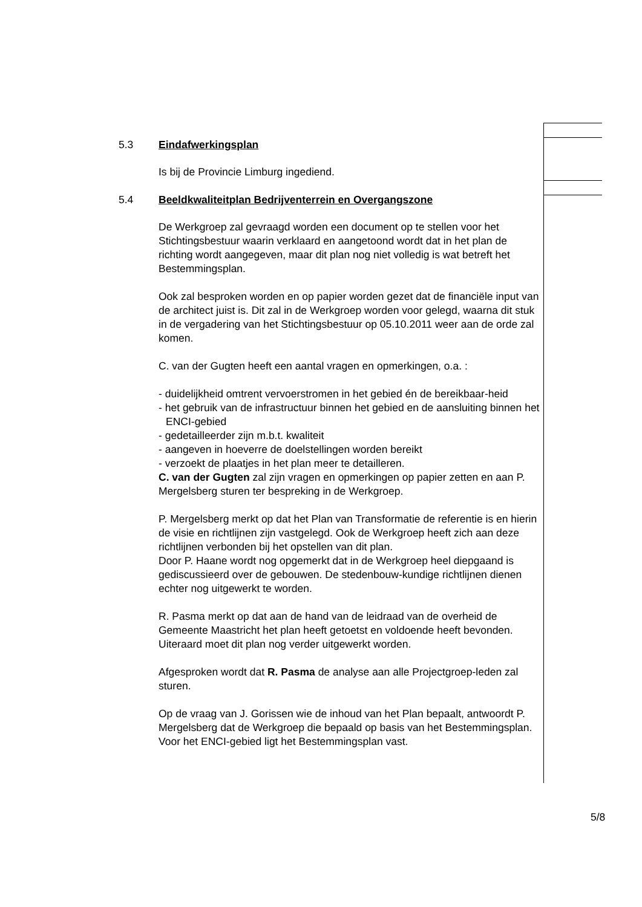5.3 Eindafwerkingsplan
Is bij de Provincie Limburg ingediend.
5.4 Beeldkwaliteitplan Bedrijventerrein en Overgangszone
De Werkgroep zal gevraagd worden een document op te stellen voor het Stichtingsbestuur waarin verklaard en aangetoond wordt dat in het plan de richting wordt aangegeven, maar dit plan nog niet volledig is wat betreft het Bestemmingsplan.
Ook zal besproken worden en op papier worden gezet dat de financiële input van de architect juist is. Dit zal in de Werkgroep worden voor gelegd, waarna dit stuk in de vergadering van het Stichtingsbestuur op 05.10.2011 weer aan de orde zal komen.
C. van der Gugten heeft een aantal vragen en opmerkingen, o.a. :
- duidelijkheid omtrent vervoerstromen in het gebied én de bereikbaar-heid
- het gebruik van de infrastructuur binnen het gebied en de aansluiting binnen het ENCI-gebied
- gedetailleerder zijn m.b.t. kwaliteit
- aangeven in hoeverre de doelstellingen worden bereikt
- verzoekt de plaatjes in het plan meer te detailleren.
C. van der Gugten zal zijn vragen en opmerkingen op papier zetten en aan P. Mergelsberg sturen ter bespreking in de Werkgroep.
P. Mergelsberg merkt op dat het Plan van Transformatie de referentie is en hierin de visie en richtlijnen zijn vastgelegd. Ook de Werkgroep heeft zich aan deze richtlijnen verbonden bij het opstellen van dit plan.
Door P. Haane wordt nog opgemerkt dat in de Werkgroep heel diepgaand is gediscussieerd over de gebouwen. De stedenbouw-kundige richtlijnen dienen echter nog uitgewerkt te worden.
R. Pasma merkt op dat aan de hand van de leidraad van de overheid de Gemeente Maastricht het plan heeft getoetst en voldoende heeft bevonden. Uiteraard moet dit plan nog verder uitgewerkt worden.
Afgesproken wordt dat R. Pasma de analyse aan alle Projectgroep-leden zal sturen.
Op de vraag van J. Gorissen wie de inhoud van het Plan bepaalt, antwoordt P. Mergelsberg dat de Werkgroep die bepaald op basis van het Bestemmingsplan. Voor het ENCI-gebied ligt het Bestemmingsplan vast.
5/8